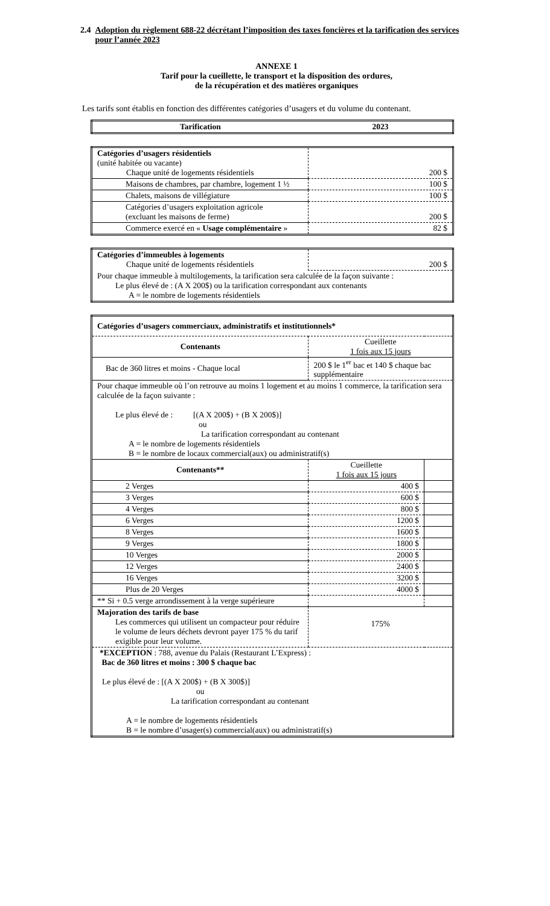2.4 Adoption du règlement 688-22 décrétant l’imposition des taxes foncières et la tarification des services pour l’année 2023
ANNEXE 1
Tarif pour la cueillette, le transport et la disposition des ordures,
de la récupération et des matières organiques
Les tarifs sont établis en fonction des différentes catégories d’usagers et du volume du contenant.
| Tarification | 2023 |
| --- | --- |
| Catégories d’usagers résidentiels (unité habitée ou vacante) Chaque unité de logements résidentiels | 200 $ |
| Maisons de chambres, par chambre, logement 1 ½ | 100 $ |
| Chalets, maisons de villégiature | 100 $ |
| Catégories d’usagers exploitation agricole (excluant les maisons de ferme) | 200 $ |
| Commerce exercé en « Usage complémentaire » | 82 $ |
| Catégories d’immeubles à logements Chaque unité de logements résidentiels | 200 $ |
| Pour chaque immeuble à multilogements, la tarification sera calculée de la façon suivante : Le plus élevé de : (A X 200$) ou la tarification correspondant aux contenants A = le nombre de logements résidentiels | |
| Catégories d’usagers commerciaux, administratifs et institutionnels* | | |
| Contenants | Cueillette 1 fois aux 15 jours | |
| Bac de 360 litres et moins - Chaque local | 200 $ le 1<sup>er</sup> bac et 140 $ chaque bac supplémentaire | |
| Pour chaque immeuble où l’on retrouve au moins 1 logement et au moins 1 commerce, la tarification sera calculée de la façon suivante : Le plus élevé de : [(A X 200$) + (B X 200$)] ou La tarification correspondant au contenant A = le nombre de logements résidentiels B = le nombre de locaux commercial(aux) ou administratif(s) | | |
| Contenants** | Cueillette 1 fois aux 15 jours | |
| 2 Verges | 400 $ | |
| 3 Verges | 600 $ | |
| 4 Verges | 800 $ | |
| 6 Verges | 1200 $ | |
| 8 Verges | 1600 $ | |
| 9 Verges | 1800 $ | |
| 10 Verges | 2000 $ | |
| 12 Verges | 2400 $ | |
| 16 Verges | 3200 $ | |
| Plus de 20 Verges | 4000 $ | |
| ** Si + 0.5 verge arrondissement à la verge supérieure | | |
| Majoration des tarifs de base Les commerces qui utilisent un compacteur pour réduire le volume de leurs déchets devront payer 175 % du tarif exigible pour leur volume. | 175% | |
| *EXCEPTION : 788, avenue du Palais (Restaurant L’Express) : Bac de 360 litres et moins : 300 $ chaque bac Le plus élevé de : [(A X 200$) + (B X 300$)] ou La tarification correspondant au contenant A = le nombre de logements résidentiels B = le nombre d’usager(s) commercial(aux) ou administratif(s) | | |